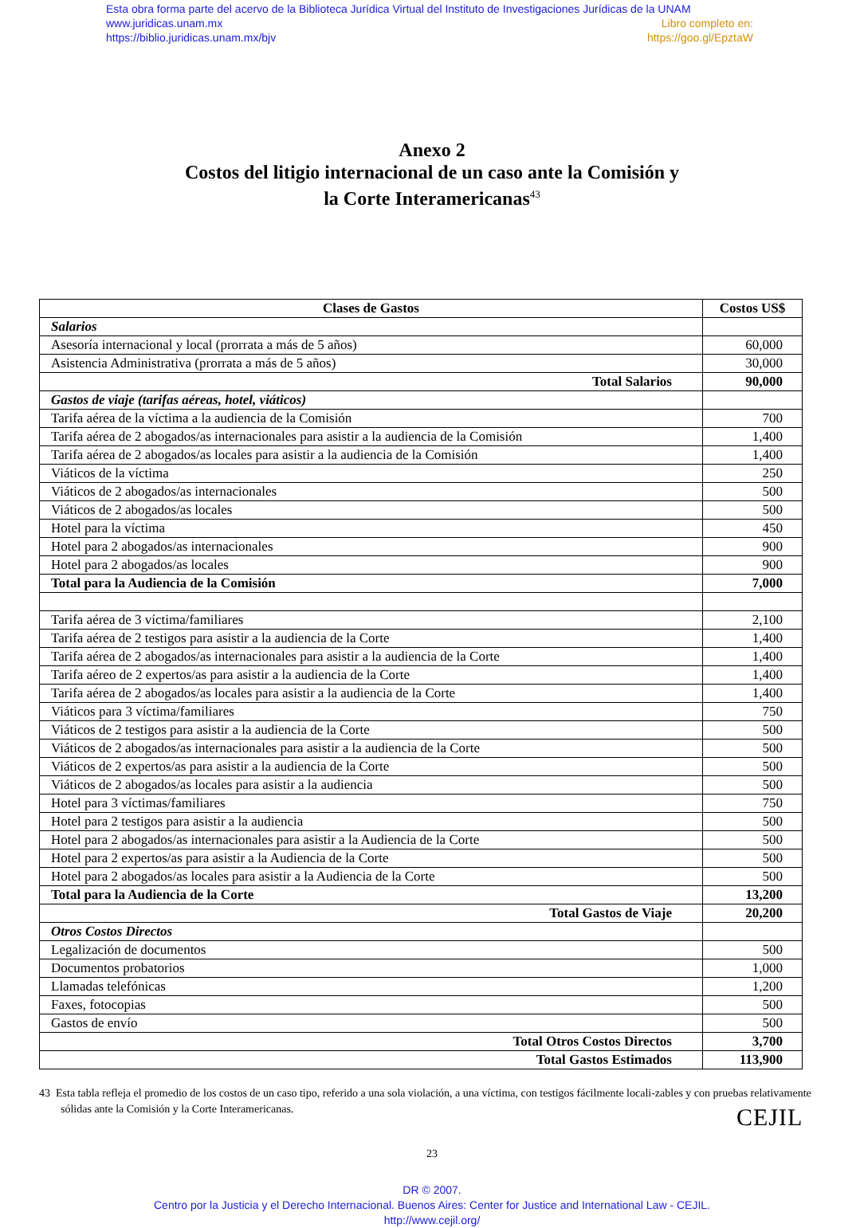Esta obra forma parte del acervo de la Biblioteca Jurídica Virtual del Instituto de Investigaciones Jurídicas de la UNAM
www.juridicas.unam.mx Libro completo en:
https://biblio.juridicas.unam.mx/bjv https://goo.gl/EpztaW
Anexo 2
Costos del litigio internacional de un caso ante la Comisión y
la Corte Interamericanas<sup>43</sup>
| Clases de Gastos | Costos US$ |
| --- | --- |
| Salarios | |
| Asesoría internacional y local (prorrata a más de 5 años) | 60,000 |
| Asistencia Administrativa (prorrata a más de 5 años) | 30,000 |
| Total Salarios | 90,000 |
| Gastos de viaje (tarifas aéreas, hotel, viáticos) | |
| Tarifa aérea de la víctima a la audiencia de la Comisión | 700 |
| Tarifa aérea de 2 abogados/as internacionales para asistir a la audiencia de la Comisión | 1,400 |
| Tarifa aérea de 2 abogados/as locales para asistir a la audiencia de la Comisión | 1,400 |
| Viáticos de la víctima | 250 |
| Viáticos de 2 abogados/as internacionales | 500 |
| Viáticos de 2 abogados/as locales | 500 |
| Hotel para la víctima | 450 |
| Hotel para 2 abogados/as internacionales | 900 |
| Hotel para 2 abogados/as locales | 900 |
| Total para la Audiencia de la Comisión | 7,000 |
| Tarifa aérea de 3 víctima/familiares | 2,100 |
| Tarifa aérea de 2 testigos para asistir a la audiencia de la Corte | 1,400 |
| Tarifa aérea de 2 abogados/as internacionales para asistir a la audiencia de la Corte | 1,400 |
| Tarifa aéreo de 2 expertos/as para asistir a la audiencia de la Corte | 1,400 |
| Tarifa aérea de 2 abogados/as locales para asistir a la audiencia de la Corte | 1,400 |
| Viáticos para 3 víctima/familiares | 750 |
| Viáticos de 2 testigos para asistir a la audiencia de la Corte | 500 |
| Viáticos de 2 abogados/as internacionales para asistir a la audiencia de la Corte | 500 |
| Viáticos de 2 expertos/as para asistir a la audiencia de la Corte | 500 |
| Viáticos de 2 abogados/as locales para asistir a la audiencia | 500 |
| Hotel para 3 víctimas/familiares | 750 |
| Hotel para 2 testigos para asistir a la audiencia | 500 |
| Hotel para 2 abogados/as internacionales para asistir a la Audiencia de la Corte | 500 |
| Hotel para 2 expertos/as para asistir a la Audiencia de la Corte | 500 |
| Hotel para 2 abogados/as locales para asistir a la Audiencia de la Corte | 500 |
| Total para la Audiencia de la Corte | 13,200 |
| Total Gastos de Viaje | 20,200 |
| Otros Costos Directos | |
| Legalización de documentos | 500 |
| Documentos probatorios | 1,000 |
| Llamadas telefónicas | 1,200 |
| Faxes, fotocopias | 500 |
| Gastos de envío | 500 |
| Total Otros Costos Directos | 3,700 |
| Total Gastos Estimados | 113,900 |
43 Esta tabla refleja el promedio de los costos de un caso tipo, referido a una sola violación, a una víctima, con testigos fácilmente locali-zables y con pruebas relativamente sólidas ante la Comisión y la Corte Interamericanas.
23
CEJIL
DR © 2007.
Centro por la Justicia y el Derecho Internacional. Buenos Aires: Center for Justice and International Law - CEJIL.
http://www.cejil.org/